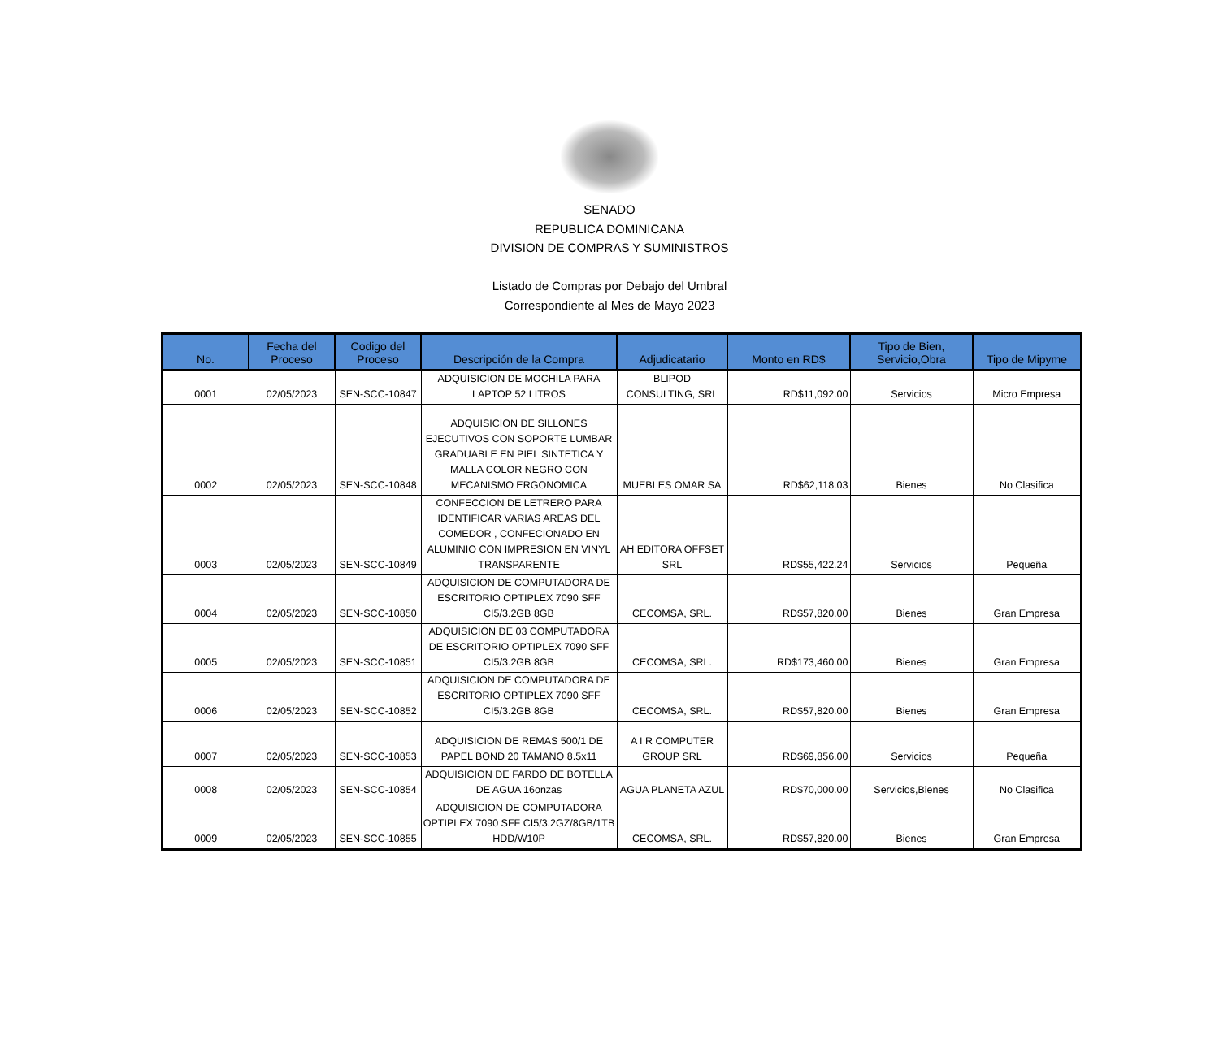SENADO
REPUBLICA DOMINICANA
DIVISION DE COMPRAS Y SUMINISTROS
Listado de Compras por Debajo del Umbral
Correspondiente al Mes de Mayo 2023
| No. | Fecha del Proceso | Codigo del Proceso | Descripción de la Compra | Adjudicatario | Monto en RD$ | Tipo de Bien, Servicio,Obra | Tipo de Mipyme |
| --- | --- | --- | --- | --- | --- | --- | --- |
| 0001 | 02/05/2023 | SEN-SCC-10847 | ADQUISICION DE MOCHILA PARA LAPTOP 52 LITROS | BLIPOD CONSULTING, SRL | RD$11,092.00 | Servicios | Micro Empresa |
| 0002 | 02/05/2023 | SEN-SCC-10848 | ADQUISICION DE SILLONES EJECUTIVOS CON SOPORTE LUMBAR GRADUABLE EN PIEL SINTETICA Y MALLA COLOR NEGRO CON MECANISMO ERGONOMICA | MUEBLES OMAR SA | RD$62,118.03 | Bienes | No Clasifica |
| 0003 | 02/05/2023 | SEN-SCC-10849 | CONFECCION DE LETRERO PARA IDENTIFICAR VARIAS AREAS DEL COMEDOR , CONFECIONADO EN ALUMINIO CON IMPRESION EN VINYL TRANSPARENTE | AH EDITORA OFFSET SRL | RD$55,422.24 | Servicios | Pequeña |
| 0004 | 02/05/2023 | SEN-SCC-10850 | ADQUISICION DE COMPUTADORA DE ESCRITORIO OPTIPLEX 7090 SFF CI5/3.2GB 8GB | CECOMSA, SRL. | RD$57,820.00 | Bienes | Gran Empresa |
| 0005 | 02/05/2023 | SEN-SCC-10851 | ADQUISICION DE 03 COMPUTADORA DE ESCRITORIO OPTIPLEX 7090 SFF CI5/3.2GB 8GB | CECOMSA, SRL. | RD$173,460.00 | Bienes | Gran Empresa |
| 0006 | 02/05/2023 | SEN-SCC-10852 | ADQUISICION DE COMPUTADORA DE ESCRITORIO OPTIPLEX 7090 SFF CI5/3.2GB 8GB | CECOMSA, SRL. | RD$57,820.00 | Bienes | Gran Empresa |
| 0007 | 02/05/2023 | SEN-SCC-10853 | ADQUISICION DE REMAS 500/1 DE PAPEL BOND 20 TAMANO 8.5x11 | A I R COMPUTER GROUP SRL | RD$69,856.00 | Servicios | Pequeña |
| 0008 | 02/05/2023 | SEN-SCC-10854 | ADQUISICION DE FARDO DE BOTELLA DE AGUA 16onzas | AGUA PLANETA AZUL | RD$70,000.00 | Servicios,Bienes | No Clasifica |
| 0009 | 02/05/2023 | SEN-SCC-10855 | ADQUISICION DE COMPUTADORA OPTIPLEX 7090 SFF CI5/3.2GZ/8GB/1TB HDD/W10P | CECOMSA, SRL. | RD$57,820.00 | Bienes | Gran Empresa |